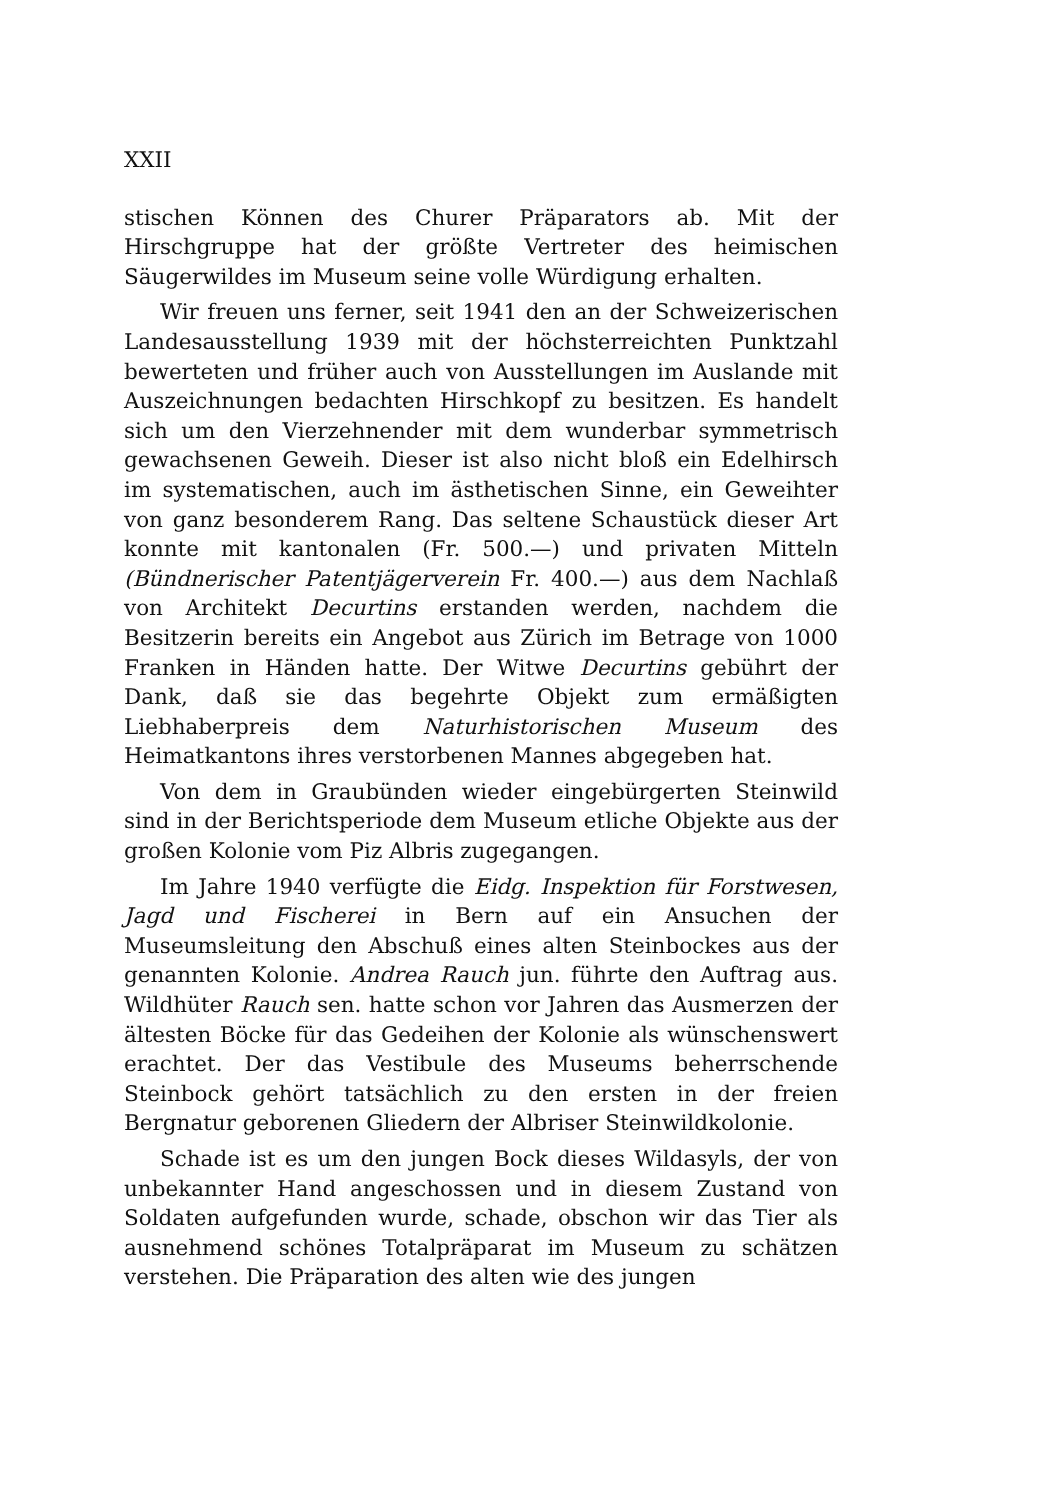XXII
stischen Können des Churer Präparators ab. Mit der Hirschgruppe hat der größte Vertreter des heimischen Säugerwildes im Museum seine volle Würdigung erhalten.
Wir freuen uns ferner, seit 1941 den an der Schweizerischen Landesausstellung 1939 mit der höchsterreichten Punktzahl bewerteten und früher auch von Ausstellungen im Auslande mit Auszeichnungen bedachten Hirschkopf zu besitzen. Es handelt sich um den Vierzehnender mit dem wunderbar symmetrisch gewachsenen Geweih. Dieser ist also nicht bloß ein Edelhirsch im systematischen, auch im ästhetischen Sinne, ein Geweihter von ganz besonderem Rang. Das seltene Schaustück dieser Art konnte mit kantonalen (Fr. 500.—) und privaten Mitteln (Bündnerischer Patentjägerverein Fr. 400.—) aus dem Nachlaß von Architekt Decurtins erstanden werden, nachdem die Besitzerin bereits ein Angebot aus Zürich im Betrage von 1000 Franken in Händen hatte. Der Witwe Decurtins gebührt der Dank, daß sie das begehrte Objekt zum ermäßigten Liebhaberpreis dem Naturhistorischen Museum des Heimatkantons ihres verstorbenen Mannes abgegeben hat.
Von dem in Graubünden wieder eingebürgerten Steinwild sind in der Berichtsperiode dem Museum etliche Objekte aus der großen Kolonie vom Piz Albris zugegangen.
Im Jahre 1940 verfügte die Eidg. Inspektion für Forstwesen, Jagd und Fischerei in Bern auf ein Ansuchen der Museumsleitung den Abschuß eines alten Steinbockes aus der genannten Kolonie. Andrea Rauch jun. führte den Auftrag aus. Wildhüter Rauch sen. hatte schon vor Jahren das Ausmerzen der ältesten Böcke für das Gedeihen der Kolonie als wünschenswert erachtet. Der das Vestibule des Museums beherrschende Steinbock gehört tatsächlich zu den ersten in der freien Bergnatur geborenen Gliedern der Albriser Steinwildkolonie.
Schade ist es um den jungen Bock dieses Wildasyls, der von unbekannter Hand angeschossen und in diesem Zustand von Soldaten aufgefunden wurde, schade, obschon wir das Tier als ausnehmend schönes Totalpräparat im Museum zu schätzen verstehen. Die Präparation des alten wie des jungen